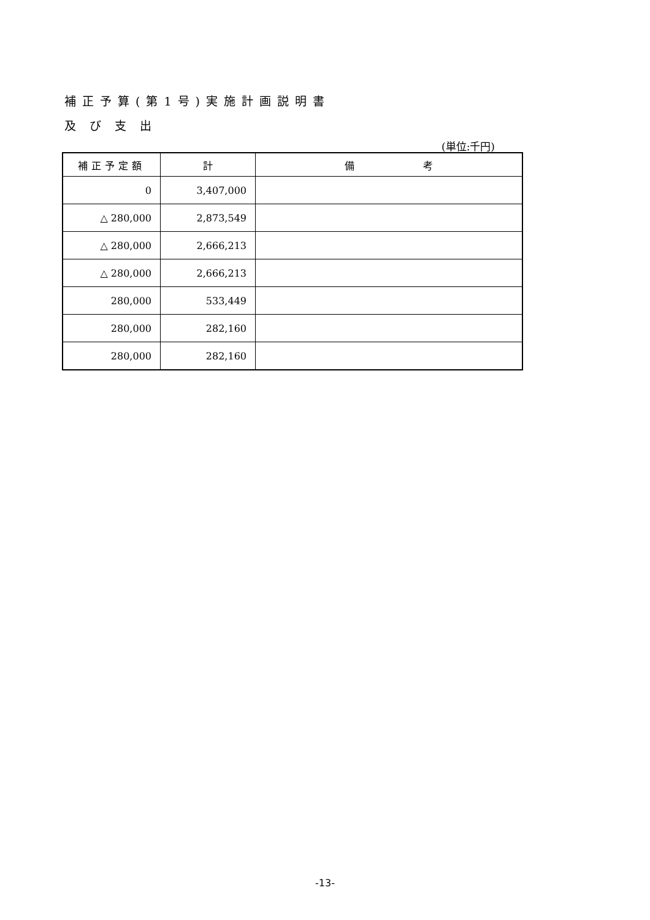補正予算(第1号)実施計画説明書
及び支出
(単位:千円)
| 補正予定額 | 計 | 備 考 |
| --- | --- | --- |
| 0 | 3,407,000 | |
| △ 280,000 | 2,873,549 | |
| △ 280,000 | 2,666,213 | |
| △ 280,000 | 2,666,213 | |
| 280,000 | 533,449 | |
| 280,000 | 282,160 | |
| 280,000 | 282,160 | |
-13-